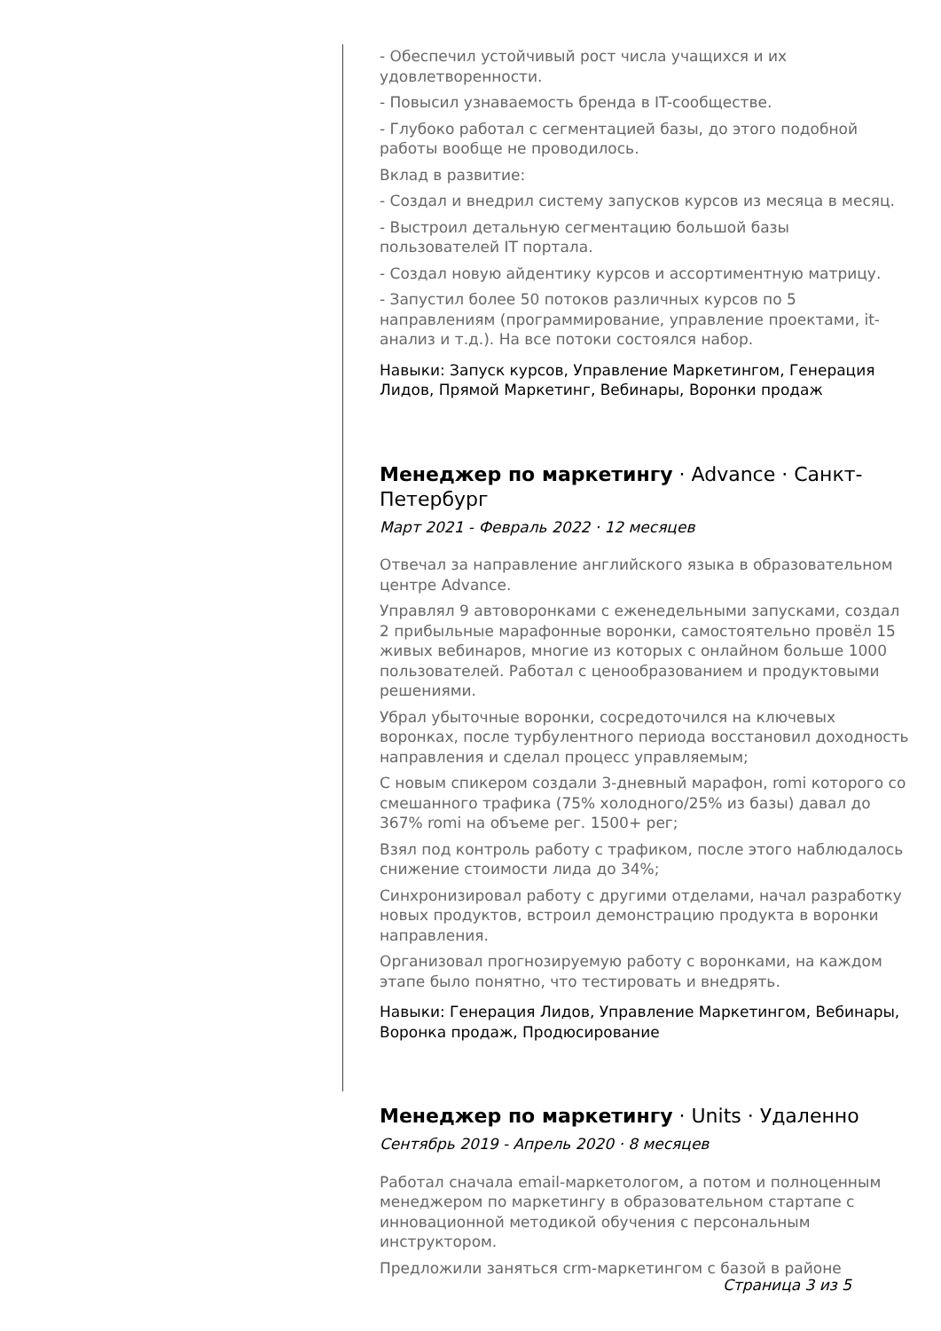- Обеспечил устойчивый рост числа учащихся и их удовлетворенности.
- Повысил узнаваемость бренда в IT-сообществе.
- Глубоко работал с сегментацией базы, до этого подобной работы вообще не проводилось.
Вклад в развитие:
- Создал и внедрил систему запусков курсов из месяца в месяц.
- Выстроил детальную сегментацию большой базы пользователей IT портала.
- Создал новую айдентику курсов и ассортиментную матрицу.
- Запустил более 50 потоков различных курсов по 5 направлениям (программирование, управление проектами, it-анализ и т.д.). На все потоки состоялся набор.
Навыки: Запуск курсов, Управление Маркетингом, Генерация Лидов, Прямой Маркетинг, Вебинары, Воронки продаж
Менеджер по маркетингу · Advance · Санкт-Петербург
Март 2021 - Февраль 2022 · 12 месяцев
Отвечал за направление английского языка в образовательном центре Advance.
Управлял 9 автоворонками с еженедельными запусками, создал 2 прибыльные марафонные воронки, самостоятельно провёл 15 живых вебинаров, многие из которых с онлайном больше 1000 пользователей. Работал с ценообразованием и продуктовыми решениями.
Убрал убыточные воронки, сосредоточился на ключевых воронках, после турбулентного периода восстановил доходность направления и сделал процесс управляемым;
С новым спикером создали 3-дневный марафон, romi которого со смешанного трафика (75% холодного/25% из базы) давал до 367% romi на объеме рег. 1500+ рег;
Взял под контроль работу с трафиком, после этого наблюдалось снижение стоимости лида до 34%;
Синхронизировал работу с другими отделами, начал разработку новых продуктов, встроил демонстрацию продукта в воронки направления.
Организовал прогнозируемую работу с воронками, на каждом этапе было понятно, что тестировать и внедрять.
Навыки: Генерация Лидов, Управление Маркетингом, Вебинары, Воронка продаж, Продюсирование
Менеджер по маркетингу · Units · Удаленно
Сентябрь 2019 - Апрель 2020 · 8 месяцев
Работал сначала email-маркетологом, а потом и полноценным менеджером по маркетингу в образовательном стартапе с инновационной методикой обучения с персональным инструктором.
Предложили заняться crm-маркетингом с базой в районе
Страница 3 из 5